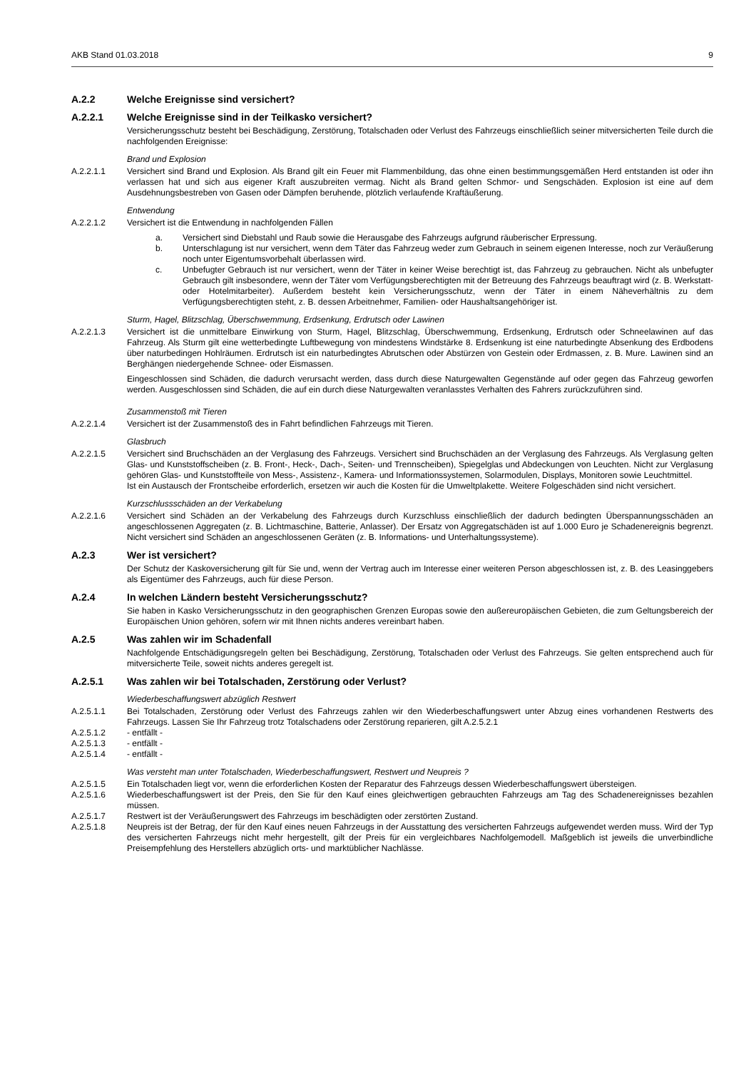AKB Stand 01.03.2018 9
A.2.2 Welche Ereignisse sind versichert?
A.2.2.1 Welche Ereignisse sind in der Teilkasko versichert?
Versicherungsschutz besteht bei Beschädigung, Zerstörung, Totalschaden oder Verlust des Fahrzeugs einschließlich seiner mitversicherten Teile durch die nachfolgenden Ereignisse:
Brand und Explosion
A.2.2.1.1 Versichert sind Brand und Explosion. Als Brand gilt ein Feuer mit Flammenbildung, das ohne einen bestimmungsgemäßen Herd entstanden ist oder ihn verlassen hat und sich aus eigener Kraft auszubreiten vermag. Nicht als Brand gelten Schmor- und Sengschäden. Explosion ist eine auf dem Ausdehnungsbestreben von Gasen oder Dämpfen beruhende, plötzlich verlaufende Kraftäußerung.
Entwendung
A.2.2.1.2 Versichert ist die Entwendung in nachfolgenden Fällen
a. Versichert sind Diebstahl und Raub sowie die Herausgabe des Fahrzeugs aufgrund räuberischer Erpressung.
b. Unterschlagung ist nur versichert, wenn dem Täter das Fahrzeug weder zum Gebrauch in seinem eigenen Interesse, noch zur Veräußerung noch unter Eigentumsvorbehalt überlassen wird.
c. Unbefugter Gebrauch ist nur versichert, wenn der Täter in keiner Weise berechtigt ist, das Fahrzeug zu gebrauchen. Nicht als unbefugter Gebrauch gilt insbesondere, wenn der Täter vom Verfügungsberechtigten mit der Betreuung des Fahrzeugs beauftragt wird (z. B. Werkstatt- oder Hotelmitarbeiter). Außerdem besteht kein Versicherungsschutz, wenn der Täter in einem Näheverhältnis zu dem Verfügungsberechtigten steht, z. B. dessen Arbeitnehmer, Familien- oder Haushaltsangehöriger ist.
Sturm, Hagel, Blitzschlag, Überschwemmung, Erdsenkung, Erdrutsch oder Lawinen
A.2.2.1.3 Versichert ist die unmittelbare Einwirkung von Sturm, Hagel, Blitzschlag, Überschwemmung, Erdsenkung, Erdrutsch oder Schneelawinen auf das Fahrzeug. Als Sturm gilt eine wetterbedingte Luftbewegung von mindestens Windstärke 8. Erdsenkung ist eine naturbedingte Absenkung des Erdbodens über naturbedingen Hohlräumen. Erdrutsch ist ein naturbedingtes Abrutschen oder Abstürzen von Gestein oder Erdmassen, z. B. Mure. Lawinen sind an Berghängen niedergehende Schnee- oder Eismassen.
Eingeschlossen sind Schäden, die dadurch verursacht werden, dass durch diese Naturgewalten Gegenstände auf oder gegen das Fahrzeug geworfen werden. Ausgeschlossen sind Schäden, die auf ein durch diese Naturgewalten veranlasstes Verhalten des Fahrers zurückzuführen sind.
Zusammenstoß mit Tieren
A.2.2.1.4 Versichert ist der Zusammenstoß des in Fahrt befindlichen Fahrzeugs mit Tieren.
Glasbruch
A.2.2.1.5 Versichert sind Bruchschäden an der Verglasung des Fahrzeugs. Versichert sind Bruchschäden an der Verglasung des Fahrzeugs. Als Verglasung gelten Glas- und Kunststoffscheiben (z. B. Front-, Heck-, Dach-, Seiten- und Trennscheiben), Spiegelglas und Abdeckungen von Leuchten. Nicht zur Verglasung gehören Glas- und Kunststoffteile von Mess-, Assistenz-, Kamera- und Informationssystemen, Solarmodulen, Displays, Monitoren sowie Leuchtmittel.
Ist ein Austausch der Frontscheibe erforderlich, ersetzen wir auch die Kosten für die Umweltplakette. Weitere Folgeschäden sind nicht versichert.
Kurzschlussschäden an der Verkabelung
A.2.2.1.6 Versichert sind Schäden an der Verkabelung des Fahrzeugs durch Kurzschluss einschließlich der dadurch bedingten Überspannungsschäden an angeschlossenen Aggregaten (z. B. Lichtmaschine, Batterie, Anlasser). Der Ersatz von Aggregatschäden ist auf 1.000 Euro je Schadenereignis begrenzt. Nicht versichert sind Schäden an angeschlossenen Geräten (z. B. Informations- und Unterhaltungssysteme).
A.2.3 Wer ist versichert?
Der Schutz der Kaskoversicherung gilt für Sie und, wenn der Vertrag auch im Interesse einer weiteren Person abgeschlossen ist, z. B. des Leasinggebers als Eigentümer des Fahrzeugs, auch für diese Person.
A.2.4 In welchen Ländern besteht Versicherungsschutz?
Sie haben in Kasko Versicherungsschutz in den geographischen Grenzen Europas sowie den außereuropäischen Gebieten, die zum Geltungsbereich der Europäischen Union gehören, sofern wir mit Ihnen nichts anderes vereinbart haben.
A.2.5 Was zahlen wir im Schadenfall
Nachfolgende Entschädigungsregeln gelten bei Beschädigung, Zerstörung, Totalschaden oder Verlust des Fahrzeugs. Sie gelten entsprechend auch für mitversicherte Teile, soweit nichts anderes geregelt ist.
A.2.5.1 Was zahlen wir bei Totalschaden, Zerstörung oder Verlust?
Wiederbeschaffungswert abzüglich Restwert
A.2.5.1.1 Bei Totalschaden, Zerstörung oder Verlust des Fahrzeugs zahlen wir den Wiederbeschaffungswert unter Abzug eines vorhandenen Restwerts des Fahrzeugs. Lassen Sie Ihr Fahrzeug trotz Totalschadens oder Zerstörung reparieren, gilt A.2.5.2.1
A.2.5.1.2 - entfällt -
A.2.5.1.3 - entfällt -
A.2.5.1.4 - entfällt -
Was versteht man unter Totalschaden, Wiederbeschaffungswert, Restwert und Neupreis ?
A.2.5.1.5 Ein Totalschaden liegt vor, wenn die erforderlichen Kosten der Reparatur des Fahrzeugs dessen Wiederbeschaffungswert übersteigen.
A.2.5.1.6 Wiederbeschaffungswert ist der Preis, den Sie für den Kauf eines gleichwertigen gebrauchten Fahrzeugs am Tag des Schadenereignisses bezahlen müssen.
A.2.5.1.7 Restwert ist der Veräußerungswert des Fahrzeugs im beschädigten oder zerstörten Zustand.
A.2.5.1.8 Neupreis ist der Betrag, der für den Kauf eines neuen Fahrzeugs in der Ausstattung des versicherten Fahrzeugs aufgewendet werden muss. Wird der Typ des versicherten Fahrzeugs nicht mehr hergestellt, gilt der Preis für ein vergleichbares Nachfolgemodell. Maßgeblich ist jeweils die unverbindliche Preisempfehlung des Herstellers abzüglich orts- und marktüblicher Nachlässe.